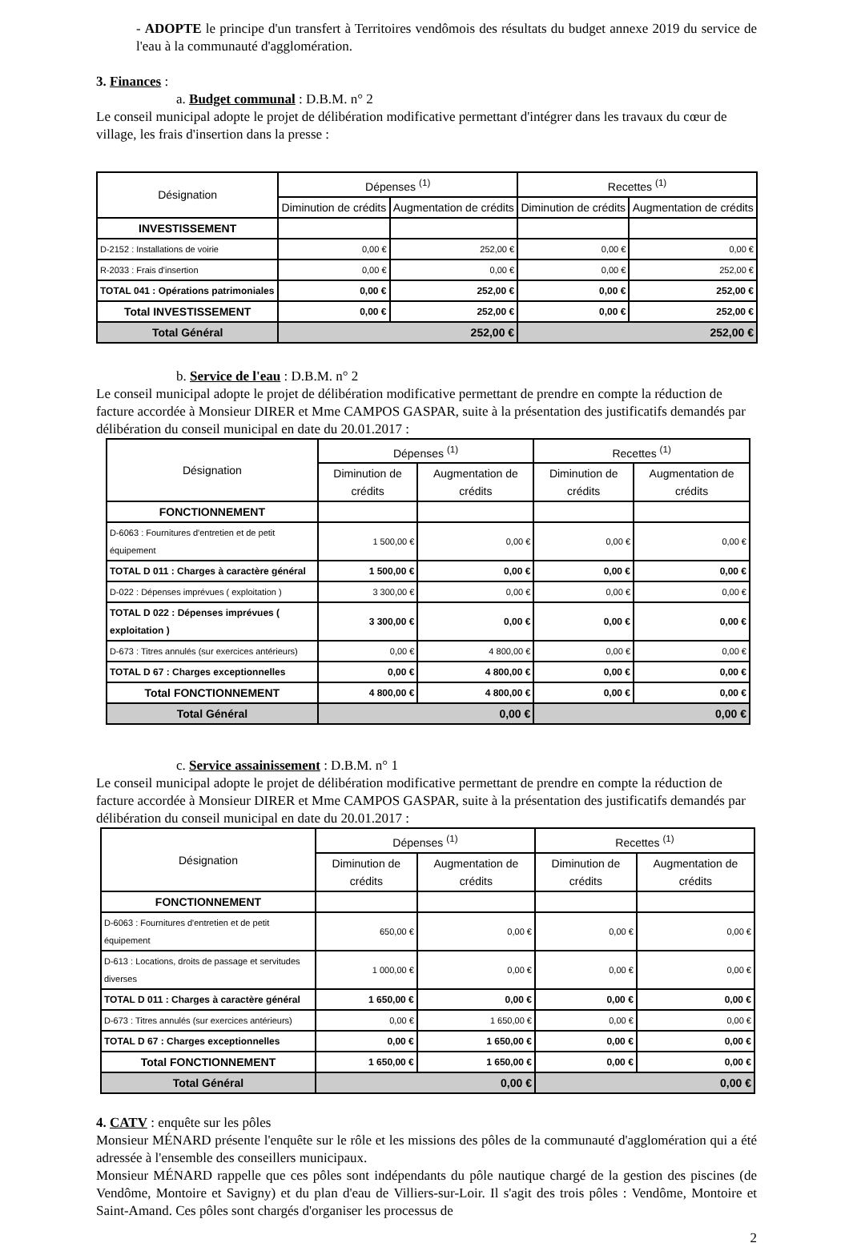- ADOPTE le principe d'un transfert à Territoires vendômois des résultats du budget annexe 2019 du service de l'eau à la communauté d'agglomération.
3. Finances :
a. Budget communal : D.B.M. n° 2
Le conseil municipal adopte le projet de délibération modificative permettant d'intégrer dans les travaux du cœur de village, les frais d'insertion dans la presse :
| Désignation | Dépenses <sup>(1)</sup> | | Recettes <sup>(1)</sup> | |
| | Diminution de crédits | Augmentation de crédits | Diminution de crédits | Augmentation de crédits |
| INVESTISSEMENT | | | | |
| D-2152 : Installations de voirie | 0,00 € | 252,00 € | 0,00 € | 0,00 € |
| R-2033 : Frais d'insertion | 0,00 € | 0,00 € | 0,00 € | 252,00 € |
| TOTAL 041 : Opérations patrimoniales | 0,00 € | 252,00 € | 0,00 € | 252,00 € |
| Total INVESTISSEMENT | 0,00 € | 252,00 € | 0,00 € | 252,00 € |
| Total Général | 252,00 € | | 252,00 € | |
b. Service de l'eau : D.B.M. n° 2
Le conseil municipal adopte le projet de délibération modificative permettant de prendre en compte la réduction de facture accordée à Monsieur DIRER et Mme CAMPOS GASPAR, suite à la présentation des justificatifs demandés par délibération du conseil municipal en date du 20.01.2017 :
| Désignation | Dépenses <sup>(1)</sup> | | Recettes <sup>(1)</sup> | |
| | Diminution de crédits | Augmentation de crédits | Diminution de crédits | Augmentation de crédits |
| FONCTIONNEMENT | | | | |
| D-6063 : Fournitures d'entretien et de petit équipement | 1 500,00 € | 0,00 € | 0,00 € | 0,00 € |
| TOTAL D 011 : Charges à caractère général | 1 500,00 € | 0,00 € | 0,00 € | 0,00 € |
| D-022 : Dépenses imprévues ( exploitation ) | 3 300,00 € | 0,00 € | 0,00 € | 0,00 € |
| TOTAL D 022 : Dépenses imprévues ( exploitation ) | 3 300,00 € | 0,00 € | 0,00 € | 0,00 € |
| D-673 : Titres annulés (sur exercices antérieurs) | 0,00 € | 4 800,00 € | 0,00 € | 0,00 € |
| TOTAL D 67 : Charges exceptionnelles | 0,00 € | 4 800,00 € | 0,00 € | 0,00 € |
| Total FONCTIONNEMENT | 4 800,00 € | 4 800,00 € | 0,00 € | 0,00 € |
| Total Général | 0,00 € | | 0,00 € | |
c. Service assainissement : D.B.M. n° 1
Le conseil municipal adopte le projet de délibération modificative permettant de prendre en compte la réduction de facture accordée à Monsieur DIRER et Mme CAMPOS GASPAR, suite à la présentation des justificatifs demandés par délibération du conseil municipal en date du 20.01.2017 :
| Désignation | Dépenses <sup>(1)</sup> | | Recettes <sup>(1)</sup> | |
| | Diminution de crédits | Augmentation de crédits | Diminution de crédits | Augmentation de crédits |
| FONCTIONNEMENT | | | | |
| D-6063 : Fournitures d'entretien et de petit équipement | 650,00 € | 0,00 € | 0,00 € | 0,00 € |
| D-613 : Locations, droits de passage et servitudes diverses | 1 000,00 € | 0,00 € | 0,00 € | 0,00 € |
| TOTAL D 011 : Charges à caractère général | 1 650,00 € | 0,00 € | 0,00 € | 0,00 € |
| D-673 : Titres annulés (sur exercices antérieurs) | 0,00 € | 1 650,00 € | 0,00 € | 0,00 € |
| TOTAL D 67 : Charges exceptionnelles | 0,00 € | 1 650,00 € | 0,00 € | 0,00 € |
| Total FONCTIONNEMENT | 1 650,00 € | 1 650,00 € | 0,00 € | 0,00 € |
| Total Général | 0,00 € | | 0,00 € | |
4. CATV : enquête sur les pôles
Monsieur MÉNARD présente l'enquête sur le rôle et les missions des pôles de la communauté d'agglomération qui a été adressée à l'ensemble des conseillers municipaux.
Monsieur MÉNARD rappelle que ces pôles sont indépendants du pôle nautique chargé de la gestion des piscines (de Vendôme, Montoire et Savigny) et du plan d'eau de Villiers-sur-Loir. Il s'agit des trois pôles : Vendôme, Montoire et Saint-Amand. Ces pôles sont chargés d'organiser les processus de
2